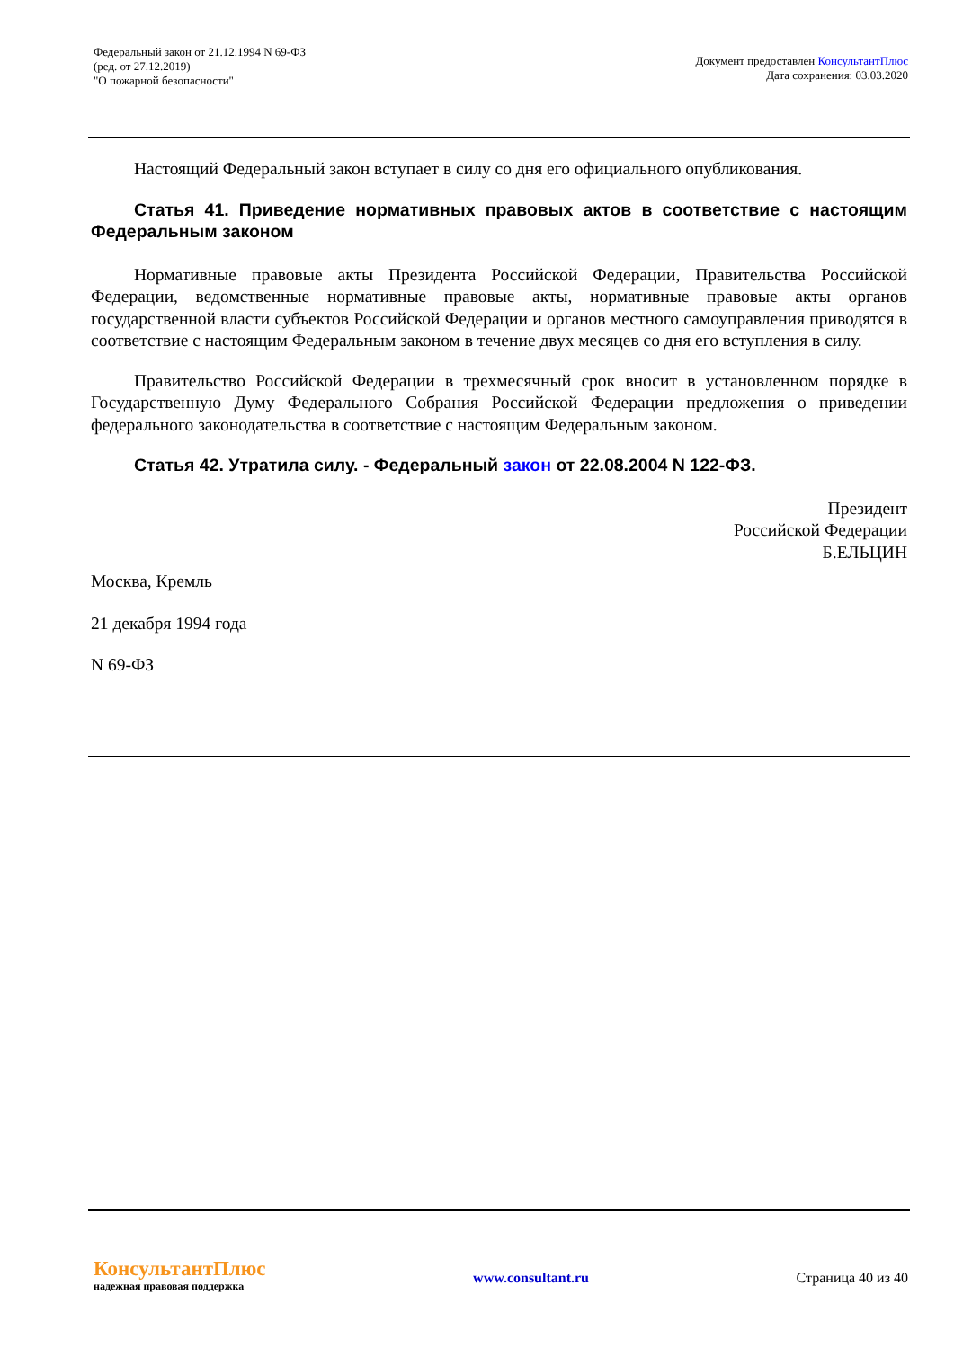Федеральный закон от 21.12.1994 N 69-ФЗ
(ред. от 27.12.2019)
"О пожарной безопасности"
Документ предоставлен КонсультантПлюс
Дата сохранения: 03.03.2020
Настоящий Федеральный закон вступает в силу со дня его официального опубликования.
Статья 41. Приведение нормативных правовых актов в соответствие с настоящим Федеральным законом
Нормативные правовые акты Президента Российской Федерации, Правительства Российской Федерации, ведомственные нормативные правовые акты, нормативные правовые акты органов государственной власти субъектов Российской Федерации и органов местного самоуправления приводятся в соответствие с настоящим Федеральным законом в течение двух месяцев со дня его вступления в силу.
Правительство Российской Федерации в трехмесячный срок вносит в установленном порядке в Государственную Думу Федерального Собрания Российской Федерации предложения о приведении федерального законодательства в соответствие с настоящим Федеральным законом.
Статья 42. Утратила силу. - Федеральный закон от 22.08.2004 N 122-ФЗ.
Президент
Российской Федерации
Б.ЕЛЬЦИН
Москва, Кремль
21 декабря 1994 года
N 69-ФЗ
КонсультантПлюс
надежная правовая поддержка
www.consultant.ru Страница 40 из 40